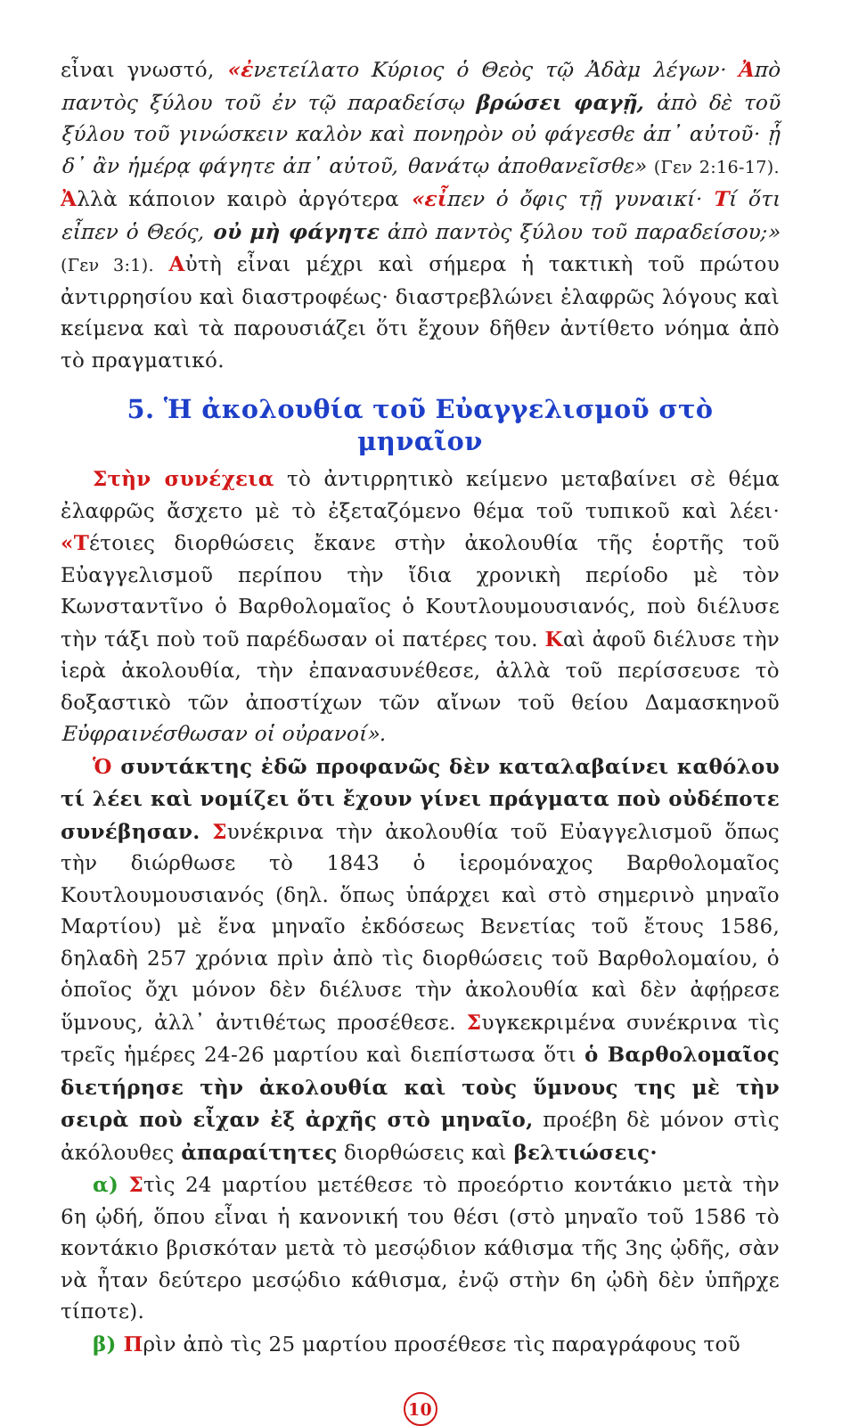εἶναι γνωστό, «ἐ νετείλατο Κύριος ὁ Θεὸς τῷ Ἀδὰμ λέγων· Ἀπὸ παντὸς ξύλου τοῦ ἐν τῷ παραδείσῳ βρώσει φαγῇ, ἀπὸ δὲ τοῦ ξύλου τοῦ γινώσκειν καλὸν καὶ πονηρὸν οὐ φάγεσθε ἀπ᾽ αὐτοῦ· ᾗ δ᾽ ἂν ἡμέρᾳ φάγητε ἀπ᾽ αὐτοῦ, θανάτῳ ἀποθανεῖσθε» (Γεν 2:16-17). Ἀλλὰ κάποιον καιρὸ ἀργότερα «εἶ πεν ὁ ὄφις τῇ γυναικί· Τί ὅτι εἶπεν ὁ Θεός, οὐ μὴ φάγητε ἀπὸ παντὸς ξύλου τοῦ παραδείσου;» (Γεν 3:1). Αὐτὴ εἶναι μέχρι καὶ σήμερα ἡ τακτικὴ τοῦ πρώτου ἀντιρρησίου καὶ διαστροφέως· διαστρεβλώνει ἐλαφρῶς λόγους καὶ κείμενα καὶ τὰ παρουσιάζει ὅτι ἔχουν δῆθεν ἀντίθετο νόημα ἀπὸ τὸ πραγματικό.
5. Ἡ ἀκολουθία τοῦ Εὐαγγελισμοῦ στὸ μηναῖον
Στὴν συνέχεια τὸ ἀντιρρητικὸ κείμενο μεταβαίνει σὲ θέμα ἐλαφρῶς ἄσχετο μὲ τὸ ἐξεταζόμενο θέμα τοῦ τυπικοῦ καὶ λέει· «Τέτοιες διορθώσεις ἔκανε στὴν ἀκολουθία τῆς ἑορτῆς τοῦ Εὐαγγελισμοῦ περίπου τὴν ἴδια χρονικὴ περίοδο μὲ τὸν Κωνσταντῖνο ὁ Βαρθολομαῖος ὁ Κουτλουμουσιανός, ποὺ διέλυσε τὴν τάξι ποὺ τοῦ παρέδωσαν οἱ πατέρες του. Καὶ ἀφοῦ διέλυσε τὴν ἱερὰ ἀκολουθία, τὴν ἐπανασυνέθεσε, ἀλλὰ τοῦ περίσσευσε τὸ δοξαστικὸ τῶν ἀποστίχων τῶν αἴνων τοῦ θείου Δαμασκηνοῦ Εὐφραινέσθωσαν οἱ οὐρανοί».
Ὁ συντάκτης ἐδῶ προφανῶς δὲν καταλαβαίνει καθόλου τί λέει καὶ νομίζει ὅτι ἔχουν γίνει πράγματα ποὺ οὐδέποτε συνέβησαν. Συνέκρινα τὴν ἀκολουθία τοῦ Εὐαγγελισμοῦ ὅπως τὴν διώρθωσε τὸ 1843 ὁ ἱερομόναχος Βαρθολομαῖος Κουτλουμουσιανός (δηλ. ὅπως ὑπάρχει καὶ στὸ σημερινὸ μηναῖο Μαρτίου) μὲ ἕνα μηναῖο ἐκδόσεως Βενετίας τοῦ ἔτους 1586, δηλαδὴ 257 χρόνια πρὶν ἀπὸ τὶς διορθώσεις τοῦ Βαρθολομαίου, ὁ ὁποῖος ὄχι μόνον δὲν διέλυσε τὴν ἀκολουθία καὶ δὲν ἀφῄρεσε ὕμνους, ἀλλ᾽ ἀντιθέτως προσέθεσε. Συγκεκριμένα συνέκρινα τὶς τρεῖς ἡμέρες 24-26 μαρτίου καὶ διεπίστωσα ὅτι ὁ Βαρθολομαῖος διετήρησε τὴν ἀκολουθία καὶ τοὺς ὕμνους της μὲ τὴν σειρὰ ποὺ εἶχαν ἐξ ἀρχῆς στὸ μηναῖο, προέβη δὲ μόνον στὶς ἀκόλουθες ἀπαραίτητες διορθώσεις καὶ βελτιώσεις·
α) Στὶς 24 μαρτίου μετέθεσε τὸ προεόρτιο κοντάκιο μετὰ τὴν 6η ᾠδή, ὅπου εἶναι ἡ κανονική του θέσι (στὸ μηναῖο τοῦ 1586 τὸ κοντάκιο βρισκόταν μετὰ τὸ μεσῴδιον κάθισμα τῆς 3ης ᾠδῆς, σὰν νὰ ἦταν δεύτερο μεσῴδιο κάθισμα, ἐνῷ στὴν 6η ᾠδὴ δὲν ὑπῆρχε τίποτε).
β) Πρὶν ἀπὸ τὶς 25 μαρτίου προσέθεσε τὶς παραγράφους τοῦ
10